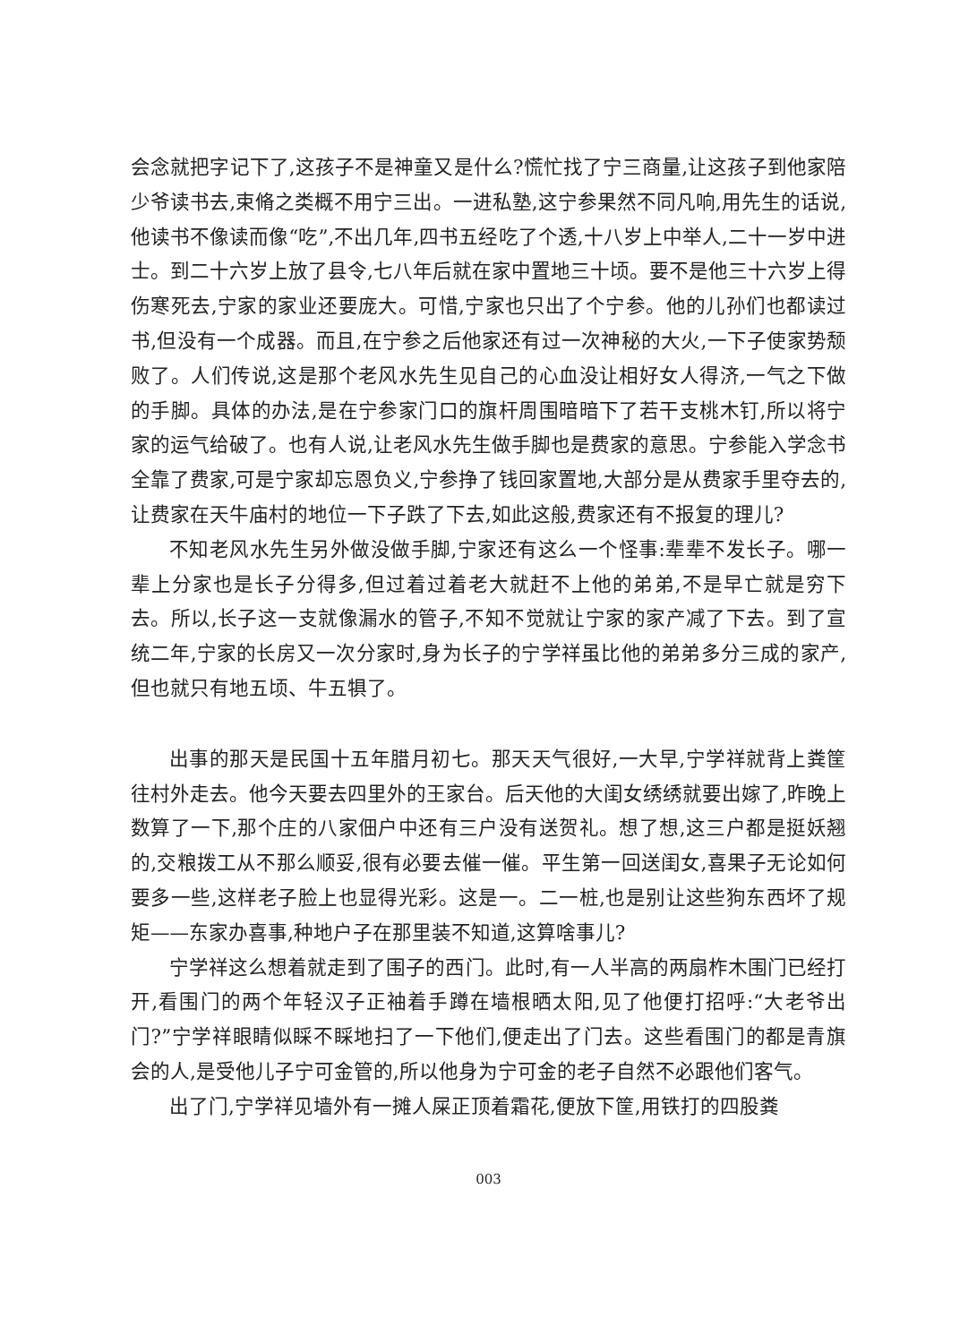会念就把字记下了,这孩子不是神童又是什么?慌忙找了宁三商量,让这孩子到他家陪少爷读书去,束脩之类概不用宁三出。一进私塾,这宁参果然不同凡响,用先生的话说,他读书不像读而像“吃”,不出几年,四书五经吃了个透,十八岁上中举人,二十一岁中进士。到二十六岁上放了县令,七八年后就在家中置地三十顷。要不是他三十六岁上得伤寒死去,宁家的家业还要庞大。可惜,宁家也只出了个宁参。他的儿孙们也都读过书,但没有一个成器。而且,在宁参之后他家还有过一次神秘的大火,一下子使家势颓败了。人们传说,这是那个老风水先生见自己的心血没让相好女人得济,一气之下做的手脚。具体的办法,是在宁参家门口的旗杆周围暗暗下了若干支桃木钉,所以将宁家的运气给破了。也有人说,让老风水先生做手脚也是费家的意思。宁参能入学念书全靠了费家,可是宁家却忘恩负义,宁参挣了钱回家置地,大部分是从费家手里夺去的,让费家在天牛庙村的地位一下子跌了下去,如此这般,费家还有不报复的理儿?
不知老风水先生另外做没做手脚,宁家还有这么一个怪事:辈辈不发长子。哪一辈上分家也是长子分得多,但过着过着老大就赶不上他的弟弟,不是早亡就是穷下去。所以,长子这一支就像漏水的管子,不知不觉就让宁家的家产减了下去。到了宣统二年,宁家的长房又一次分家时,身为长子的宁学祥虽比他的弟弟多分三成的家产,但也就只有地五顷、牛五犋了。
出事的那天是民国十五年腊月初七。那天天气很好,一大早,宁学祥就背上粪筐往村外走去。他今天要去四里外的王家台。后天他的大闺女绣绣就要出嫁了,昨晚上数算了一下,那个庄的八家佃户中还有三户没有送贺礼。想了想,这三户都是挺妖翘的,交粮拨工从不那么顺妥,很有必要去催一催。平生第一回送闺女,喜果子无论如何要多一些,这样老子脸上也显得光彩。这是一。二一桩,也是别让这些狗东西坏了规矩——东家办喜事,种地户子在那里装不知道,这算啥事儿?
宁学祥这么想着就走到了围子的西门。此时,有一人半高的两扇柞木围门已经打开,看围门的两个年轻汉子正袖着手蹲在墙根晒太阳,见了他便打招呼:“大老爷出门?”宁学祥眼睛似睬不睬地扫了一下他们,便走出了门去。这些看围门的都是青旗会的人,是受他儿子宁可金管的,所以他身为宁可金的老子自然不必跟他们客气。
出了门,宁学祥见墙外有一摊人屎正顶着霜花,便放下筐,用铁打的四股粪
003